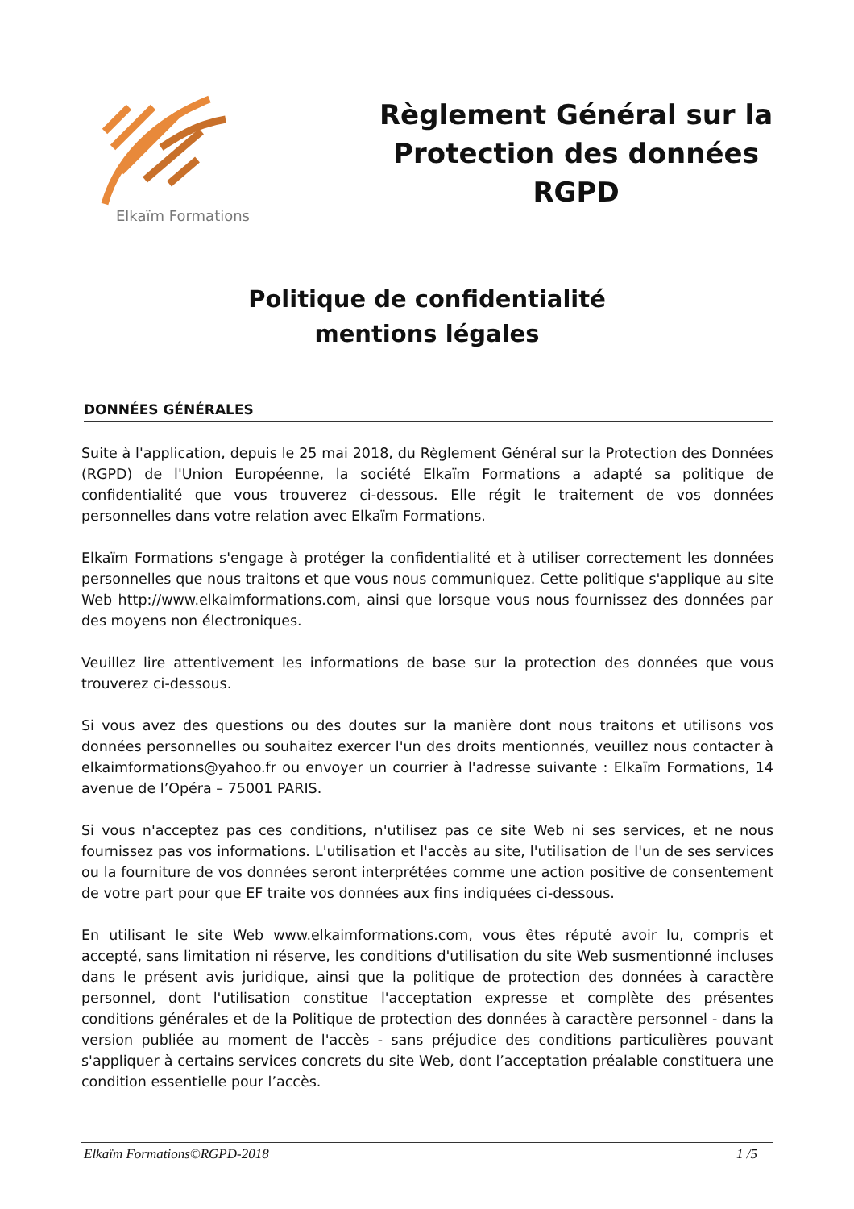Elkaïm Formations
Règlement Général sur la
Protection des données
RGPD
Politique de confidentialité
mentions légales
DONNÉES GÉNÉRALES
Suite à l'application, depuis le 25 mai 2018, du Règlement Général sur la Protection des Données (RGPD) de l'Union Européenne, la société Elkaïm Formations a adapté sa politique de confidentialité que vous trouverez ci-dessous. Elle régit le traitement de vos données personnelles dans votre relation avec Elkaïm Formations.
Elkaïm Formations s'engage à protéger la confidentialité et à utiliser correctement les données personnelles que nous traitons et que vous nous communiquez. Cette politique s'applique au site Web http://www.elkaimformations.com, ainsi que lorsque vous nous fournissez des données par des moyens non électroniques.
Veuillez lire attentivement les informations de base sur la protection des données que vous trouverez ci-dessous.
Si vous avez des questions ou des doutes sur la manière dont nous traitons et utilisons vos données personnelles ou souhaitez exercer l'un des droits mentionnés, veuillez nous contacter à elkaimformations@yahoo.fr ou envoyer un courrier à l'adresse suivante : Elkaïm Formations, 14 avenue de l’Opéra – 75001 PARIS.
Si vous n'acceptez pas ces conditions, n'utilisez pas ce site Web ni ses services, et ne nous fournissez pas vos informations. L'utilisation et l'accès au site, l'utilisation de l'un de ses services ou la fourniture de vos données seront interprétées comme une action positive de consentement de votre part pour que EF traite vos données aux fins indiquées ci-dessous.
En utilisant le site Web www.elkaimformations.com, vous êtes réputé avoir lu, compris et accepté, sans limitation ni réserve, les conditions d'utilisation du site Web susmentionné incluses dans le présent avis juridique, ainsi que la politique de protection des données à caractère personnel, dont l'utilisation constitue l'acceptation expresse et complète des présentes conditions générales et de la Politique de protection des données à caractère personnel - dans la version publiée au moment de l'accès - sans préjudice des conditions particulières pouvant s'appliquer à certains services concrets du site Web, dont l’acceptation préalable constituera une condition essentielle pour l’accès.
Elkaïm Formations©RGPD-2018 1 /5